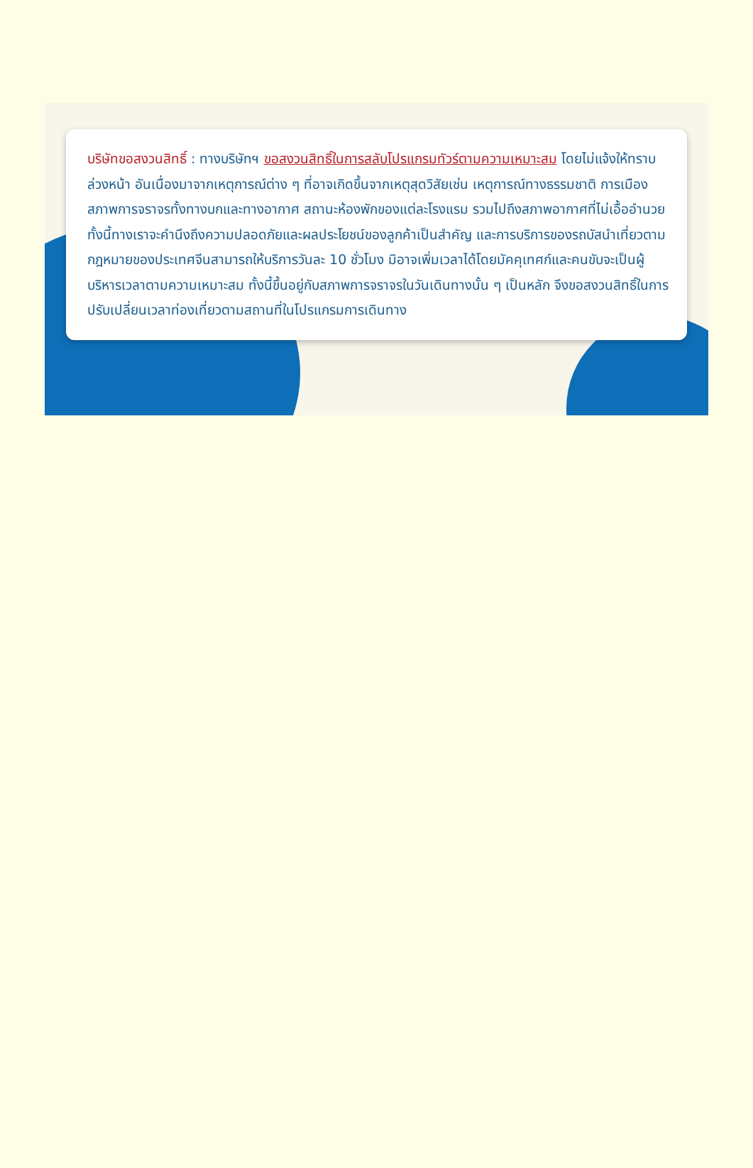บริษัทขอสงวนสิทธิ์ : ทางบริษัทฯ ขอสงวนสิทธิ์ในการสลับโปรแกรมทัวร์ตามความเหมาะสม โดยไม่แจ้งให้ทราบล่วงหน้า อันเนื่องมาจากเหตุการณ์ต่าง ๆ ที่อาจเกิดขึ้นจากเหตุสุดวิสัยเช่น เหตุการณ์ทางธรรมชาติ การเมือง สภาพการจราจรทั้งทางบกและทางอากาศ สถานะห้องพักของแต่ละโรงแรม รวมไปถึงสภาพอากาศที่ไม่เอื้ออำนวย ทั้งนี้ทางเราจะคำนึงถึงความปลอดภัยและผลประโยชน์ของลูกค้าเป็นสำคัญ และการบริการของรถบัสนำเที่ยวตามกฎหมายของประเทศจีนสามารถให้บริการวันละ 10 ชั่วโมง มิอาจเพิ่มเวลาได้โดยมัคคุเทศก์และคนขับจะเป็นผู้บริหารเวลาตามความเหมาะสม ทั้งนี้ขึ้นอยู่กับสภาพการจราจรในวันเดินทางนั้น ๆ เป็นหลัก จึงขอสงวนสิทธิ์ในการปรับเปลี่ยนเวลาท่องเที่ยวตามสถานที่ในโปรแกรมการเดินทาง